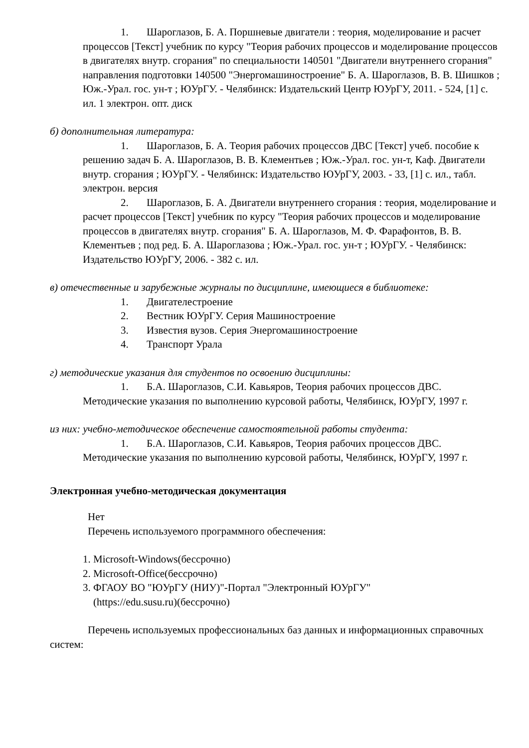1. Шароглазов, Б. А. Поршневые двигатели : теория, моделирование и расчет процессов [Текст] учебник по курсу "Теория рабочих процессов и моделирование процессов в двигателях внутр. сгорания" по специальности 140501 "Двигатели внутреннего сгорания" направления подготовки 140500 "Энергомашиностроение" Б. А. Шароглазов, В. В. Шишков ; Юж.-Урал. гос. ун-т ; ЮУрГУ. - Челябинск: Издательский Центр ЮУрГУ, 2011. - 524, [1] с. ил. 1 электрон. опт. диск
б) дополнительная литература:
1. Шароглазов, Б. А. Теория рабочих процессов ДВС [Текст] учеб. пособие к решению задач Б. А. Шароглазов, В. В. Клементьев ; Юж.-Урал. гос. ун-т, Каф. Двигатели внутр. сгорания ; ЮУрГУ. - Челябинск: Издательство ЮУрГУ, 2003. - 33, [1] с. ил., табл. электрон. версия
2. Шароглазов, Б. А. Двигатели внутреннего сгорания : теория, моделирование и расчет процессов [Текст] учебник по курсу "Теория рабочих процессов и моделирование процессов в двигателях внутр. сгорания" Б. А. Шароглазов, М. Ф. Фарафонтов, В. В. Клементьев ; под ред. Б. А. Шароглазова ; Юж.-Урал. гос. ун-т ; ЮУрГУ. - Челябинск: Издательство ЮУрГУ, 2006. - 382 с. ил.
в) отечественные и зарубежные журналы по дисциплине, имеющиеся в библиотеке:
1. Двигателестроение
2. Вестник ЮУрГУ. Серия Машиностроение
3. Известия вузов. Серия Энергомашиностроение
4. Транспорт Урала
г) методические указания для студентов по освоению дисциплины:
1. Б.А. Шароглазов, С.И. Кавьяров, Теория рабочих процессов ДВС. Методические указания по выполнению курсовой работы, Челябинск, ЮУрГУ, 1997 г.
из них: учебно-методическое обеспечение самостоятельной работы студента:
1. Б.А. Шароглазов, С.И. Кавьяров, Теория рабочих процессов ДВС. Методические указания по выполнению курсовой работы, Челябинск, ЮУрГУ, 1997 г.
Электронная учебно-методическая документация
Нет
Перечень используемого программного обеспечения:
1. Microsoft-Windows(бессрочно)
2. Microsoft-Office(бессрочно)
3. ФГАОУ ВО "ЮУрГУ (НИУ)"-Портал "Электронный ЮУрГУ"
(https://edu.susu.ru)(бессрочно)
Перечень используемых профессиональных баз данных и информационных справочных систем: